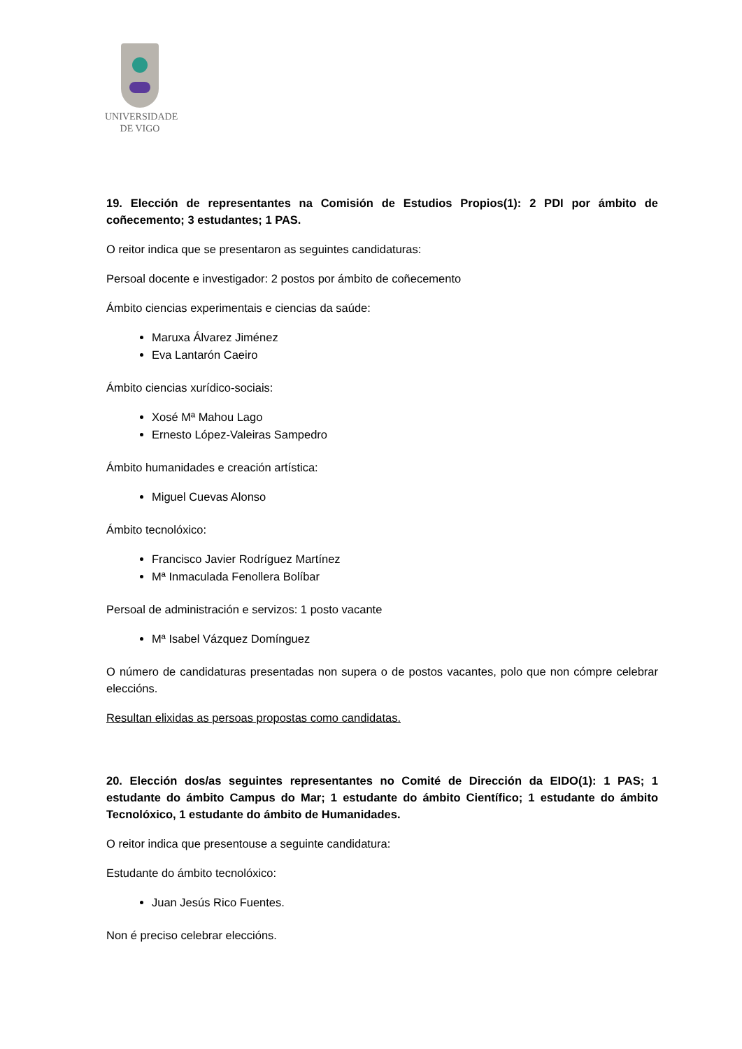UNIVERSIDADE
DE VIGO
19. Elección de representantes na Comisión de Estudios Propios(1): 2 PDI por ámbito de coñecemento; 3 estudantes; 1 PAS.
O reitor indica que se presentaron as seguintes candidaturas:
Persoal docente e investigador: 2 postos por ámbito de coñecemento
Ámbito ciencias experimentais e ciencias da saúde:
Maruxa Álvarez Jiménez
Eva Lantarón Caeiro
Ámbito ciencias xurídico-sociais:
Xosé Mª Mahou Lago
Ernesto López-Valeiras Sampedro
Ámbito humanidades e creación artística:
Miguel Cuevas Alonso
Ámbito tecnolóxico:
Francisco Javier Rodríguez Martínez
Mª Inmaculada Fenollera Bolíbar
Persoal de administración e servizos: 1 posto vacante
Mª Isabel Vázquez Domínguez
O número de candidaturas presentadas non supera o de postos vacantes, polo que non cómpre celebrar eleccións.
Resultan elixidas as persoas propostas como candidatas.
20. Elección dos/as seguintes representantes no Comité de Dirección da EIDO(1): 1 PAS; 1 estudante do ámbito Campus do Mar; 1 estudante do ámbito Científico; 1 estudante do ámbito Tecnolóxico, 1 estudante do ámbito de Humanidades.
O reitor indica que presentouse a seguinte candidatura:
Estudante do ámbito tecnolóxico:
Juan Jesús Rico Fuentes.
Non é preciso celebrar eleccións.